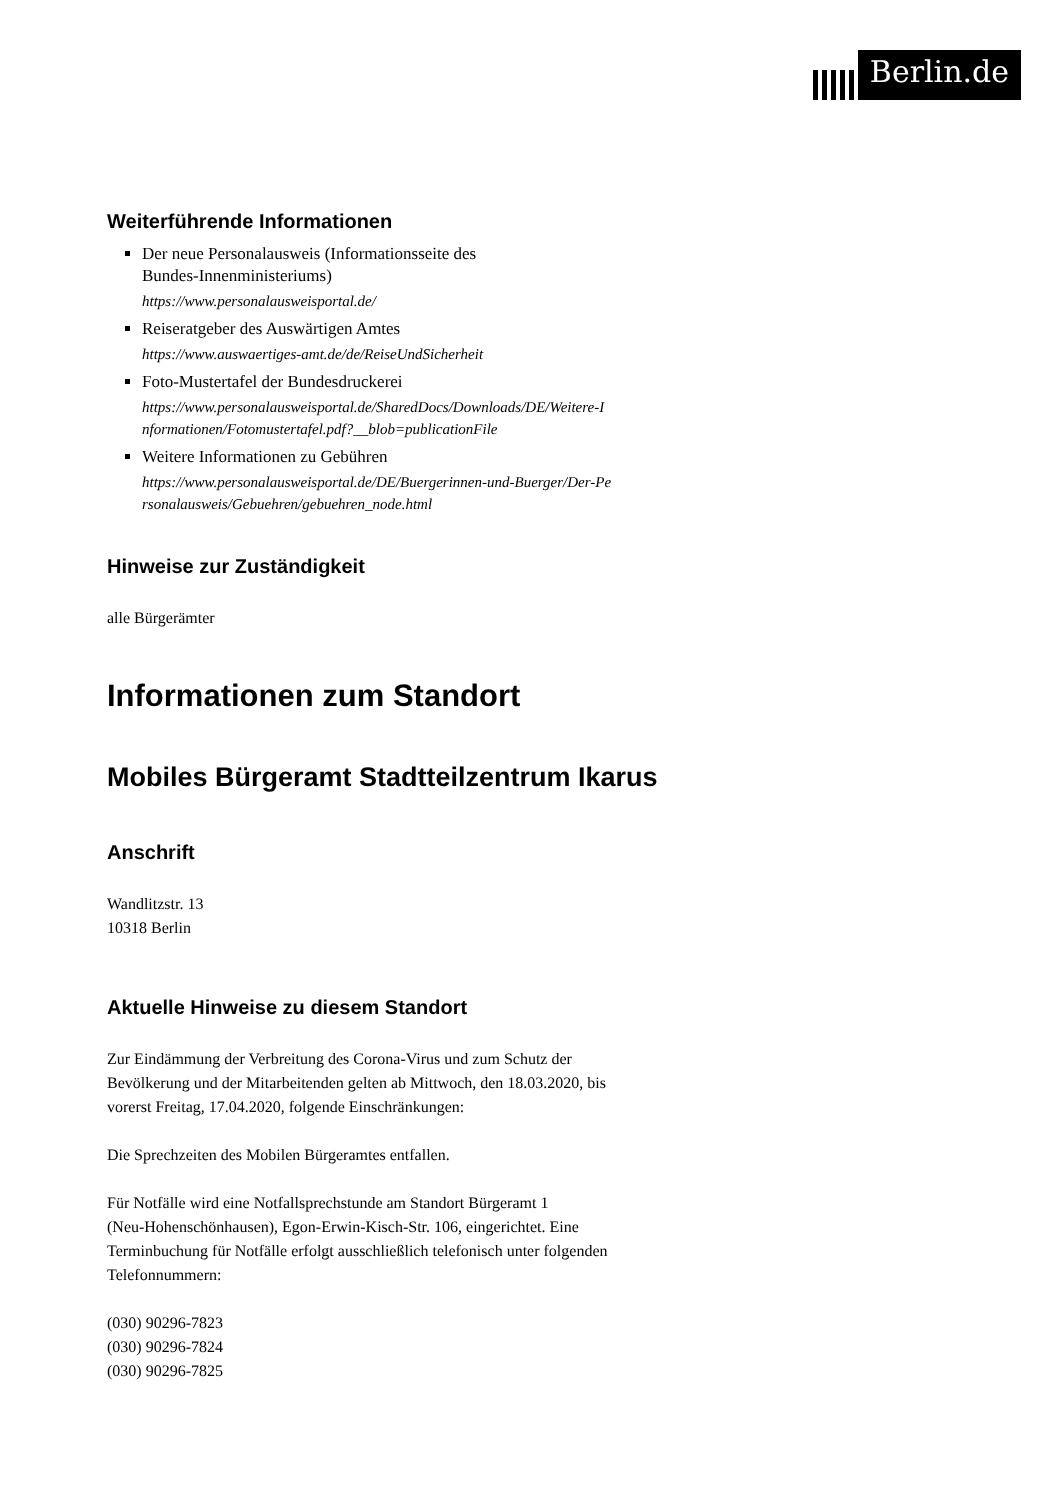Berlin.de
Weiterführende Informationen
Der neue Personalausweis (Informationsseite des
Bundes-Innenministeriums)
https://www.personalausweisportal.de/
Reiseratgeber des Auswärtigen Amtes
https://www.auswaertiges-amt.de/de/ReiseUndSicherheit
Foto-Mustertafel der Bundesdruckerei
https://www.personalausweisportal.de/SharedDocs/Downloads/DE/Weitere-I
nformationen/Fotomustertafel.pdf?__blob=publicationFile
Weitere Informationen zu Gebühren
https://www.personalausweisportal.de/DE/Buergerinnen-und-Buerger/Der-Pe
rsonalausweis/Gebuehren/gebuehren_node.html
Hinweise zur Zuständigkeit
alle Bürgerämter
Informationen zum Standort
Mobiles Bürgeramt Stadtteilzentrum Ikarus
Anschrift
Wandlitzstr. 13
10318 Berlin
Aktuelle Hinweise zu diesem Standort
Zur Eindämmung der Verbreitung des Corona-Virus und zum Schutz der
Bevölkerung und der Mitarbeitenden gelten ab Mittwoch, den 18.03.2020, bis
vorerst Freitag, 17.04.2020, folgende Einschränkungen:
Die Sprechzeiten des Mobilen Bürgeramtes entfallen.
Für Notfälle wird eine Notfallsprechstunde am Standort Bürgeramt 1
(Neu-Hohenschönhausen), Egon-Erwin-Kisch-Str. 106, eingerichtet. Eine
Terminbuchung für Notfälle erfolgt ausschließlich telefonisch unter folgenden
Telefonnummern:
(030) 90296-7823
(030) 90296-7824
(030) 90296-7825